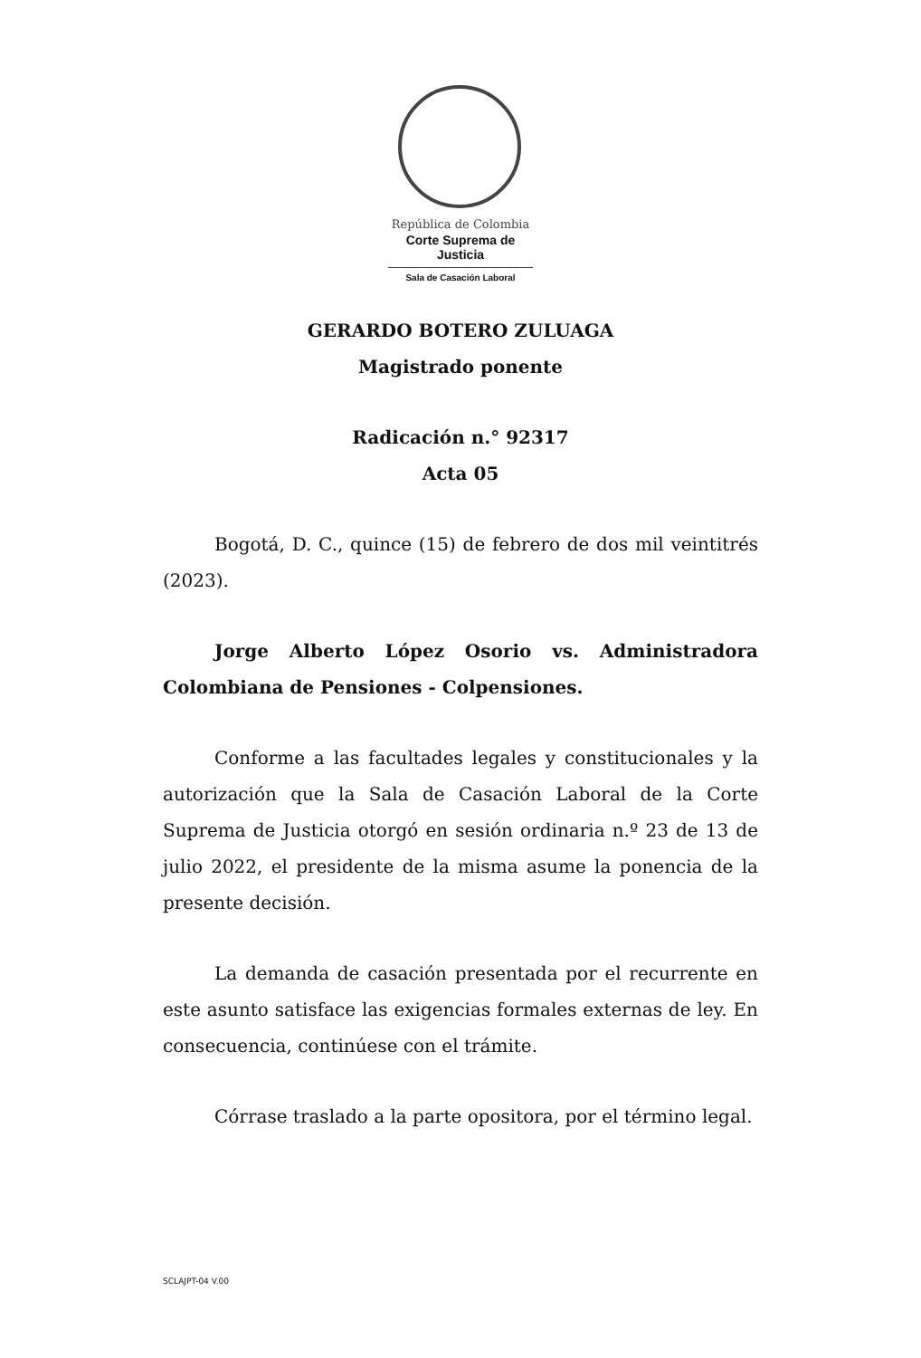República de Colombia
Corte Suprema de Justicia
Sala de Casación Laboral
GERARDO BOTERO ZULUAGA
Magistrado ponente
Radicación n.° 92317
Acta 05
Bogotá, D. C., quince (15) de febrero de dos mil veintitrés (2023).
Jorge Alberto López Osorio vs. Administradora Colombiana de Pensiones - Colpensiones.
Conforme a las facultades legales y constitucionales y la autorización que la Sala de Casación Laboral de la Corte Suprema de Justicia otorgó en sesión ordinaria n.º 23 de 13 de julio 2022, el presidente de la misma asume la ponencia de la presente decisión.
La demanda de casación presentada por el recurrente en este asunto satisface las exigencias formales externas de ley. En consecuencia, continúese con el trámite.
Córrase traslado a la parte opositora, por el término legal.
SCLAJPT-04 V.00